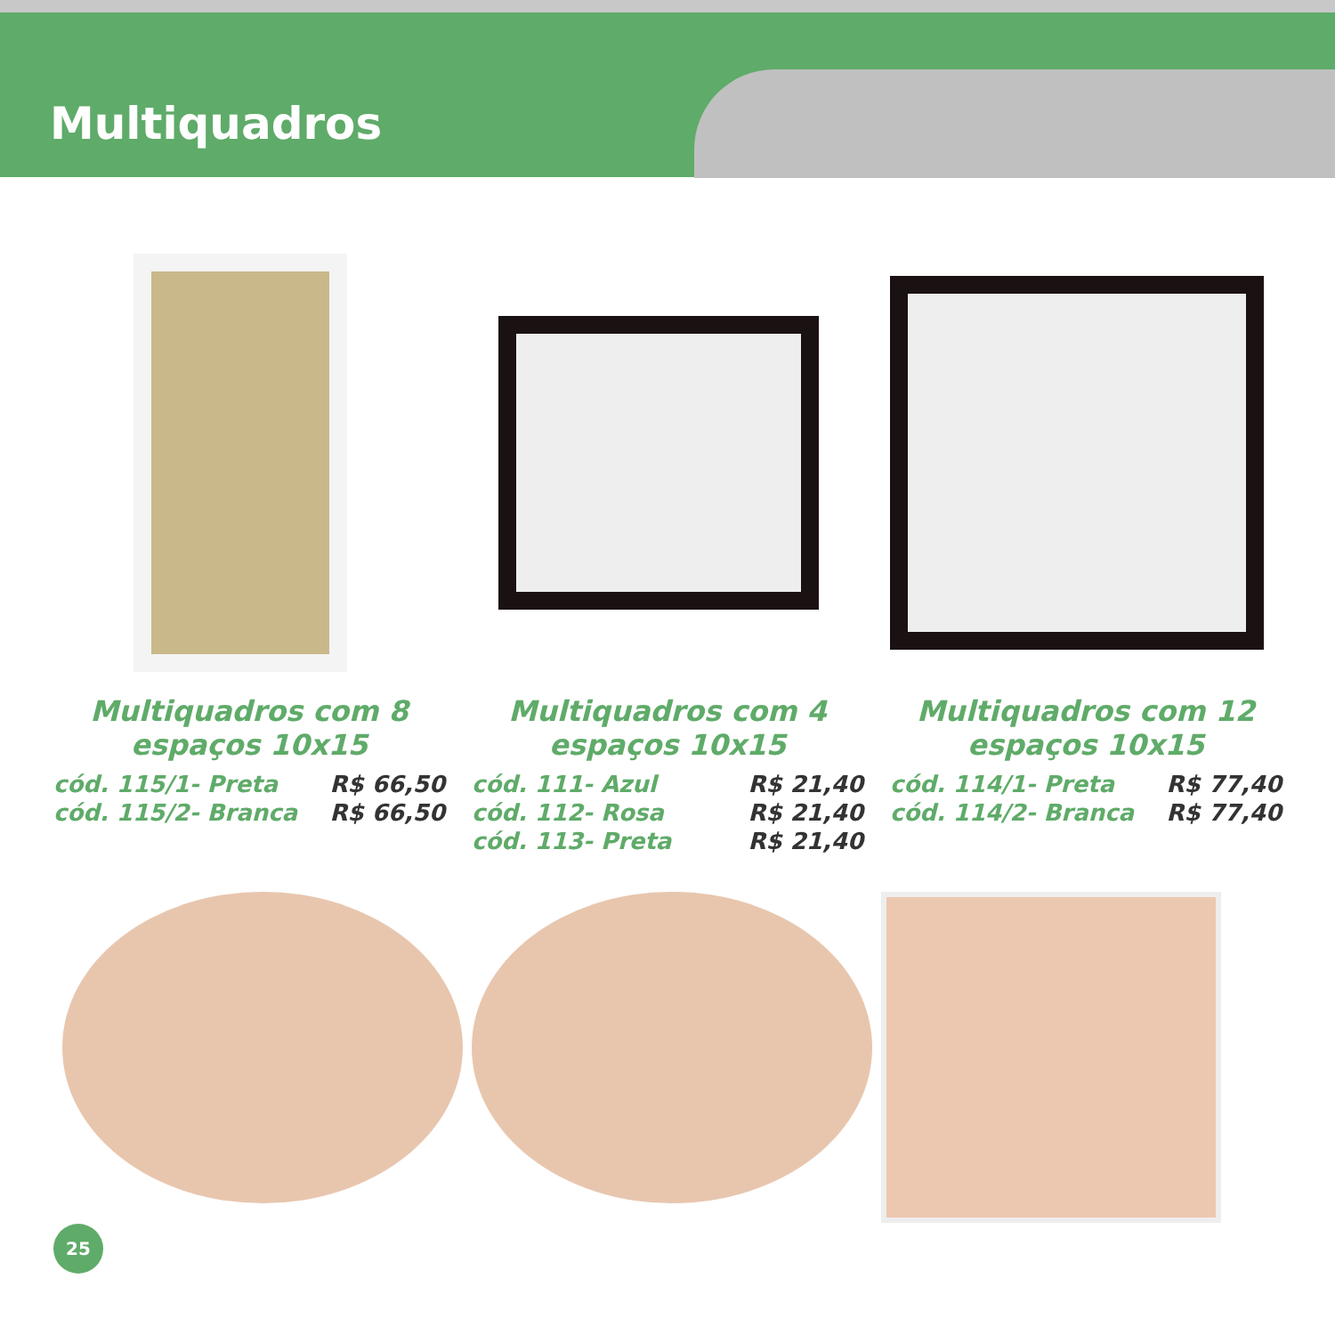Multiquadros
Multiquadros com 8
espaços 10x15
cód. 115/1- Preta R$ 66,50
cód. 115/2- Branca R$ 66,50
Multiquadros com 4
espaços 10x15
cód. 111- Azul R$ 21,40
cód. 112- Rosa R$ 21,40
cód. 113- Preta R$ 21,40
Multiquadros com 12
espaços 10x15
cód. 114/1- Preta R$ 77,40
cód. 114/2- Branca R$ 77,40
25